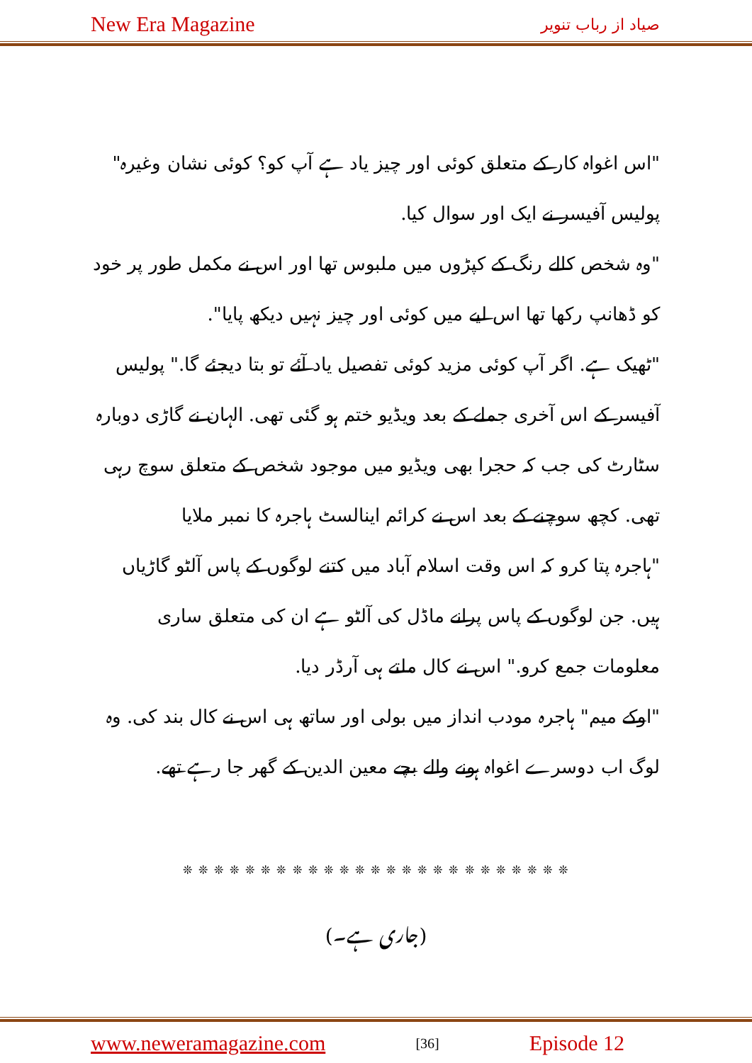New Era Magazine صیاد از رباب تنویر
"اس اغواہ کار کے متعلق کوئی اور چیز یاد ہے آپ کو؟ کوئی نشان وغیرہ" پولیس آفیسر نے ایک اور سوال کیا.
"وہ شخص کالے رنگ کے کپڑوں میں ملبوس تھا اور اس نے مکمل طور پر خود کو ڈھانپ رکھا تھا اس لیے میں کوئی اور چیز نہیں دیکھ پایا".
"ٹھیک ہے. اگر آپ کوئی مزید کوئی تفصیل یاد آئے تو بتا دیجئے گا." پولیس آفیسر کے اس آخری جملے کے بعد ویڈیو ختم ہو گئی تھی. الہان نے گاڑی دوبارہ سٹارٹ کی جب کہ حجرا بھی ویڈیو میں موجود شخص کے متعلق سوچ رہی تھی. کچھ سوچنے کے بعد اس نے کرائم اینالسٹ ہاجرہ کا نمبر ملایا
"ہاجرہ پتا کرو کہ اس وقت اسلام آباد میں کتنے لوگوں کے پاس آلٹو گاڑیاں ہیں. جن لوگوں کے پاس پرانے ماڈل کی آلٹو ہے ان کی متعلق ساری معلومات جمع کرو." اس نے کال ملتے ہی آرڈر دیا.
"اوکے میم" ہاجرہ مودب انداز میں بولی اور ساتھ ہی اس نے کال بند کی. وہ لوگ اب دوسرے اغواہ ہونے والے بچے معین الدین کے گھر جا رہے تھے.
❊ ❊ ❊ ❊ ❊ ❊ ❊ ❊ ❊ ❊ ❊ ❊ ❊ ❊ ❊ ❊ ❊ ❊ ❊ ❊ ❊ ❊ ❊ ❊ ❊
(جاری ہے۔)
www.neweramagazine.com [36] Episode 12